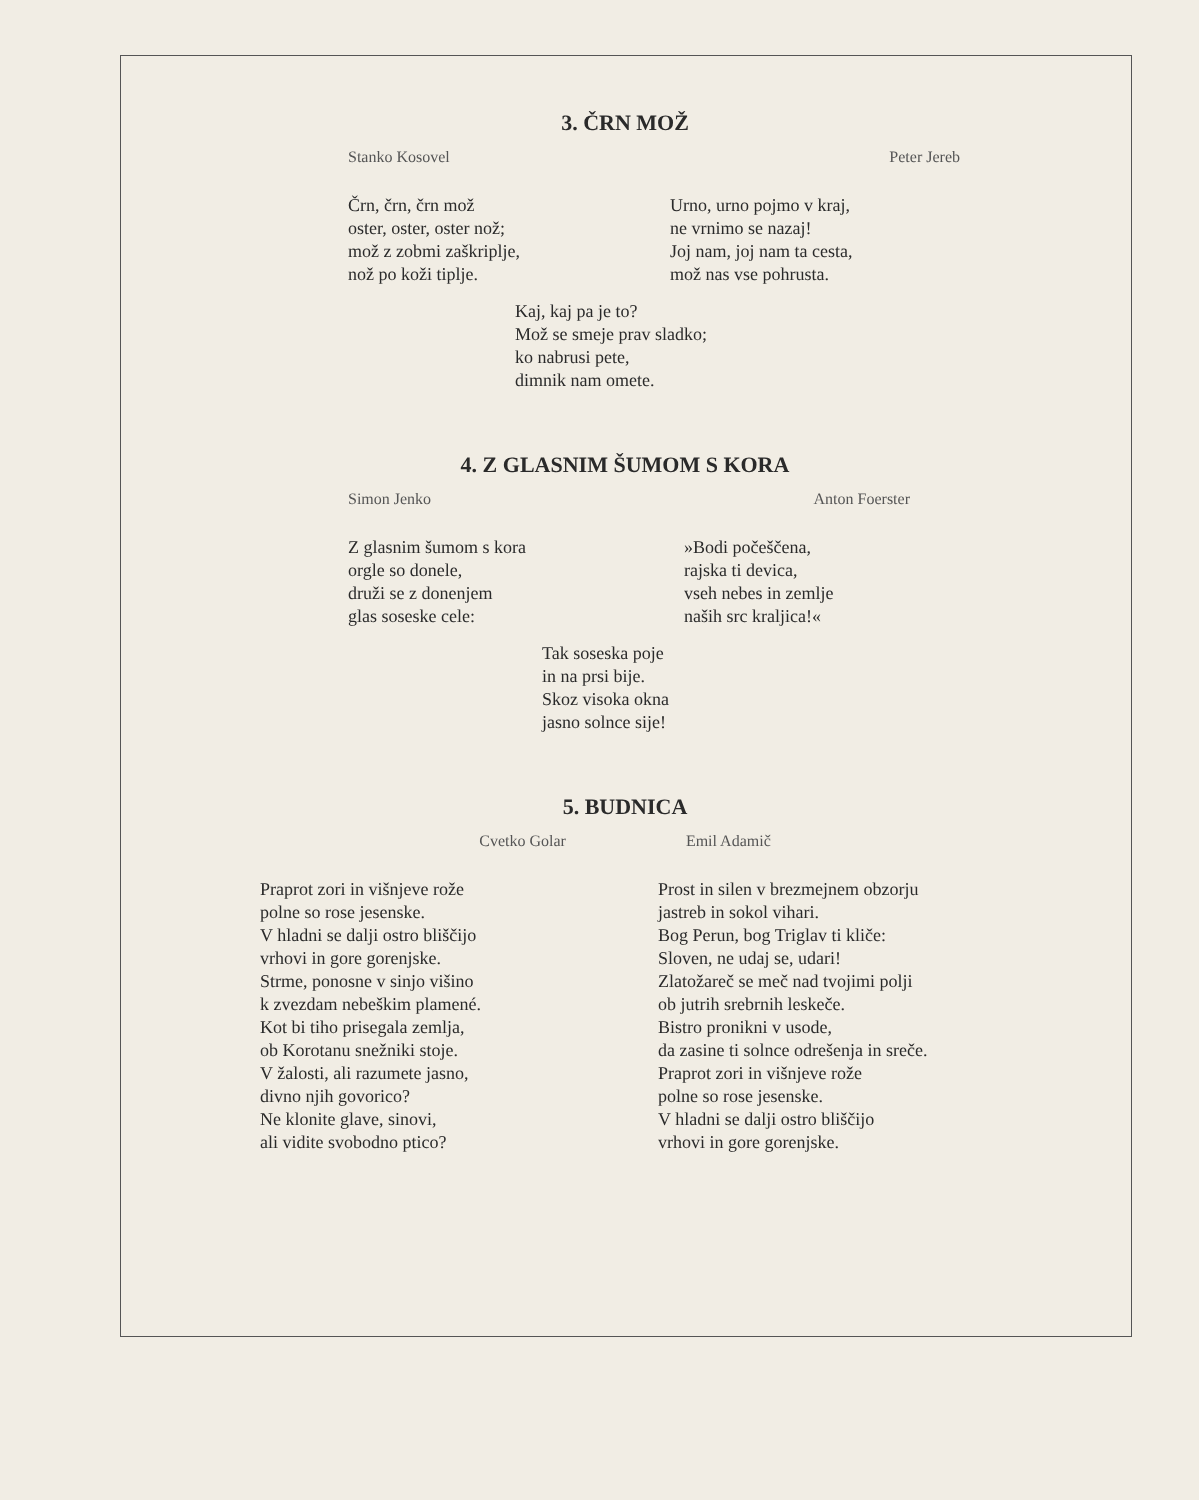3. ČRN MOŽ
Stanko Kosovel Peter Jereb
Črn, črn, črn mož oster, oster, oster nož; mož z zobmi zaškriplje, nož po koži tiplje.
Urno, urno pojmo v kraj, ne vrnimo se nazaj! Joj nam, joj nam ta cesta, mož nas vse pohrusta.
Kaj, kaj pa je to? Mož se smeje prav sladko; ko nabrusi pete, dimnik nam omete.
4. Z GLASNIM ŠUMOM S KORA
Simon Jenko Anton Foerster
Z glasnim šumom s kora orgle so donele, druži se z donenjem glas soseske cele:
»Bodi počeščena, rajska ti devica, vseh nebes in zemlje naših src kraljica!«
Tak soseska poje in na prsi bije. Skoz visoka okna jasno solnce sije!
5. BUDNICA
Cvetko Golar Emil Adamič
Praprot zori in višnjeve rože polne so rose jesenske. V hladni se dalji ostro bliščijo vrhovi in gore gorenjske. Strme, ponosne v sinjo višino k zvezdam nebeškim plamené. Kot bi tiho prisegala zemlja, ob Korotanu snežniki stoje. V žalosti, ali razumete jasno, divno njih govorico? Ne klonite glave, sinovi, ali vidite svobodno ptico?
Prost in silen v brezmejnem obzorju jastreb in sokol vihari. Bog Perun, bog Triglav ti kliče: Sloven, ne udaj se, udari! Zlatožareč se meč nad tvojimi polji ob jutrih srebrnih leskeče. Bistro pronikni v usode, da zasine ti solnce odrešenja in sreče. Praprot zori in višnjeve rože polne so rose jesenske. V hladni se dalji ostro bliščijo vrhovi in gore gorenjske.